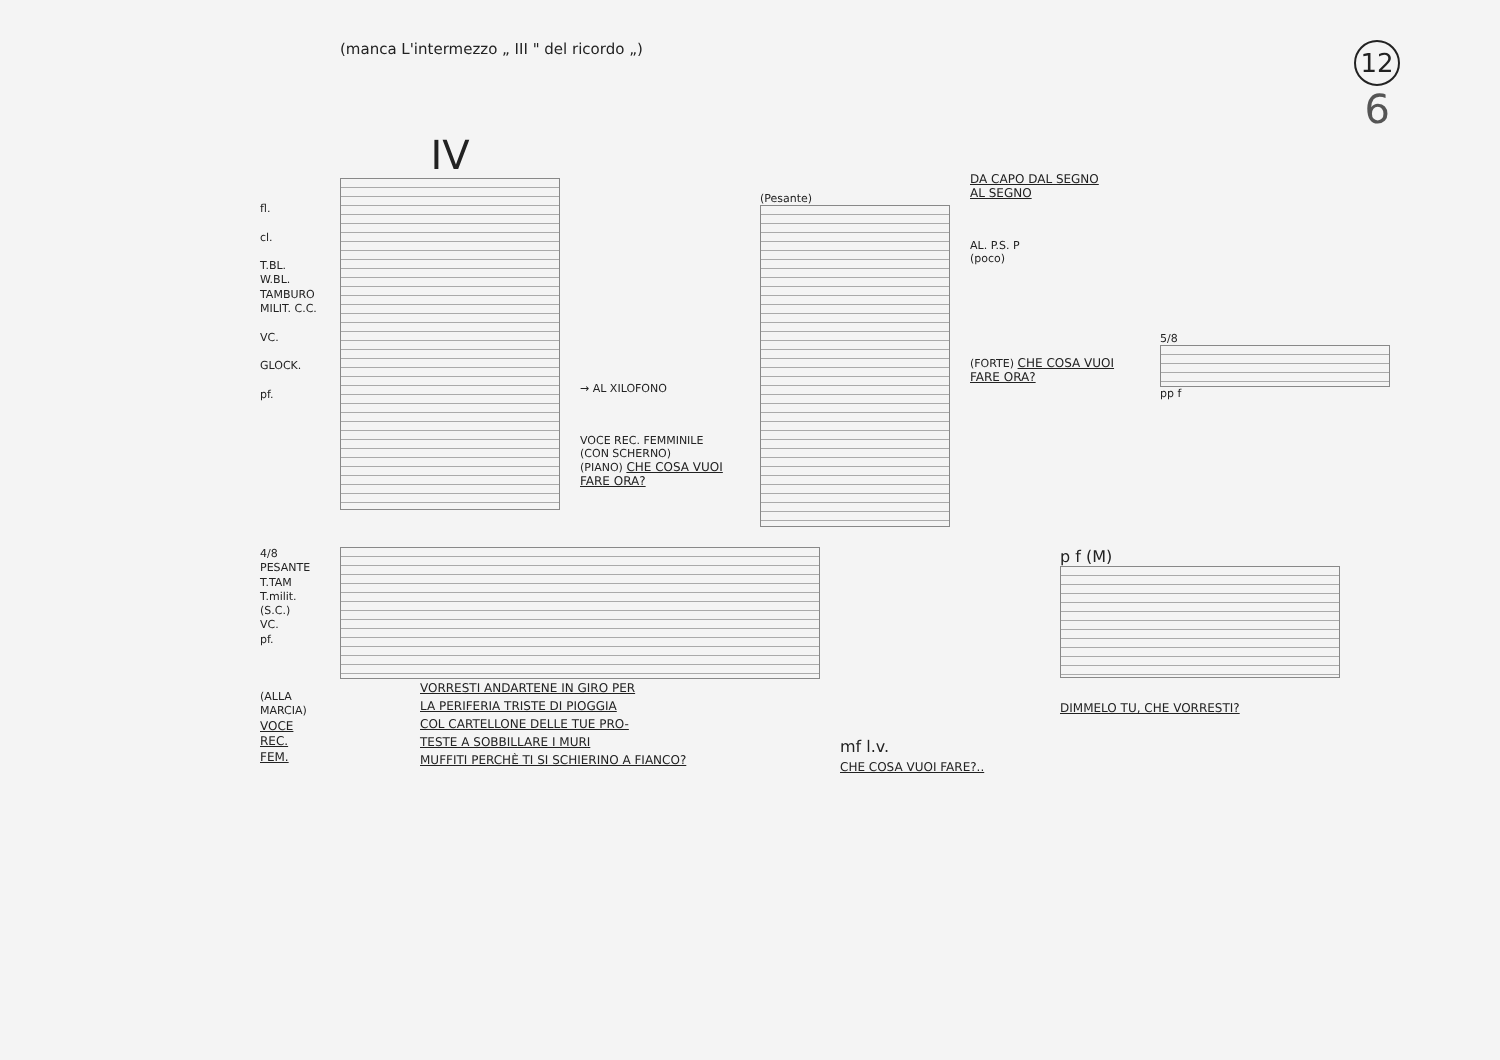(manca L'intermezzo „ III " del ricordo „) 12
6
fl.
cl.
T.BL.
W.BL.
TAMBURO MILIT. C.C.
VC.
GLOCK.
pf.
IV
→ AL XILOFONO
VOCE REC. FEMMINILE
(CON SCHERNO)
(PIANO) CHE COSA VUOI FARE ORA?
(Pesante)
DA CAPO DAL SEGNO
AL SEGNO
AL. P.S. P
(poco)
(FORTE) CHE COSA VUOI FARE ORA?
5/8
pp f
4/8 PESANTE
T.TAM
T.milit. (S.C.)
VC.
pf.
(ALLA MARCIA)
VOCE REC. FEM.
VORRESTI ANDARTENE IN GIRO PER
LA PERIFERIA TRISTE DI PIOGGIA
COL CARTELLONE DELLE TUE PRO-
TESTE A SOBBILLARE I MURI
MUFFITI PERCHÈ TI SI SCHIERINO A FIANCO?
mf l.v.
CHE COSA VUOI FARE?..
p f (M)
DIMMELO TU, CHE VORRESTI?